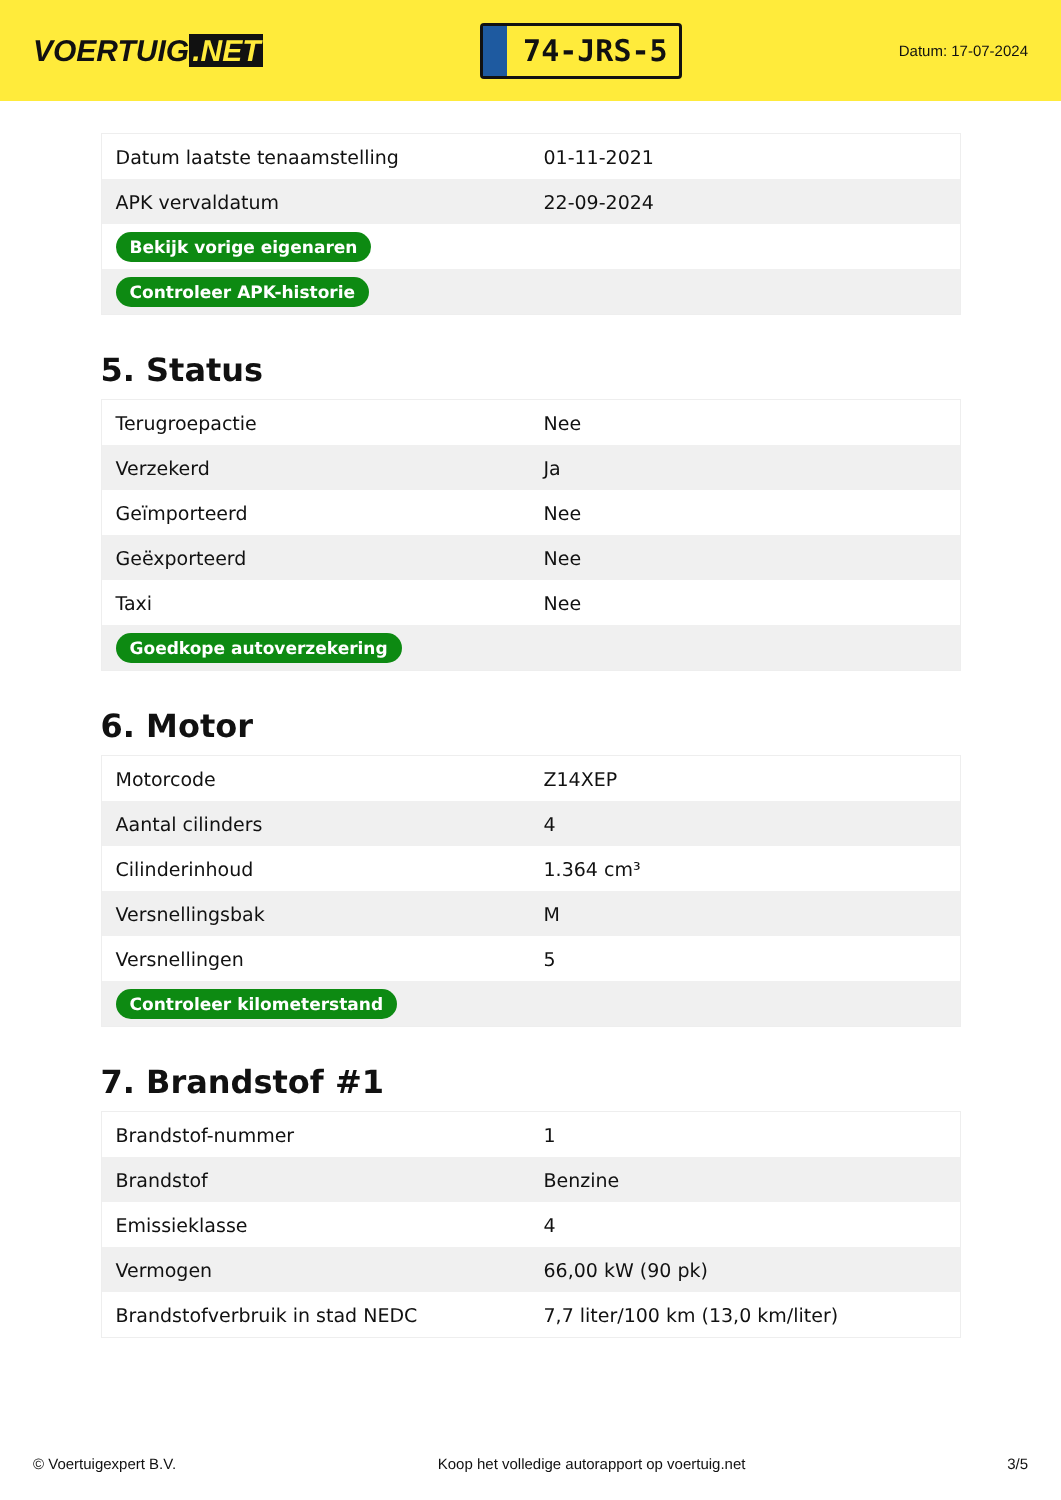VOERTUIG.NET
74-JRS-5
Datum: 17-07-2024
| Datum laatste tenaamstelling | 01-11-2021 |
| APK vervaldatum | 22-09-2024 |
| Bekijk vorige eigenaren | |
| Controleer APK-historie | |
5. Status
| Terugroepactie | Nee |
| Verzekerd | Ja |
| Geïmporteerd | Nee |
| Geëxporteerd | Nee |
| Taxi | Nee |
| Goedkope autoverzekering | |
6. Motor
| Motorcode | Z14XEP |
| Aantal cilinders | 4 |
| Cilinderinhoud | 1.364 cm³ |
| Versnellingsbak | M |
| Versnellingen | 5 |
| Controleer kilometerstand | |
7. Brandstof #1
| Brandstof-nummer | 1 |
| Brandstof | Benzine |
| Emissieklasse | 4 |
| Vermogen | 66,00 kW (90 pk) |
| Brandstofverbruik in stad NEDC | 7,7 liter/100 km (13,0 km/liter) |
© Voertuigexpert B.V. Koop het volledige autorapport op voertuig.net 3/5